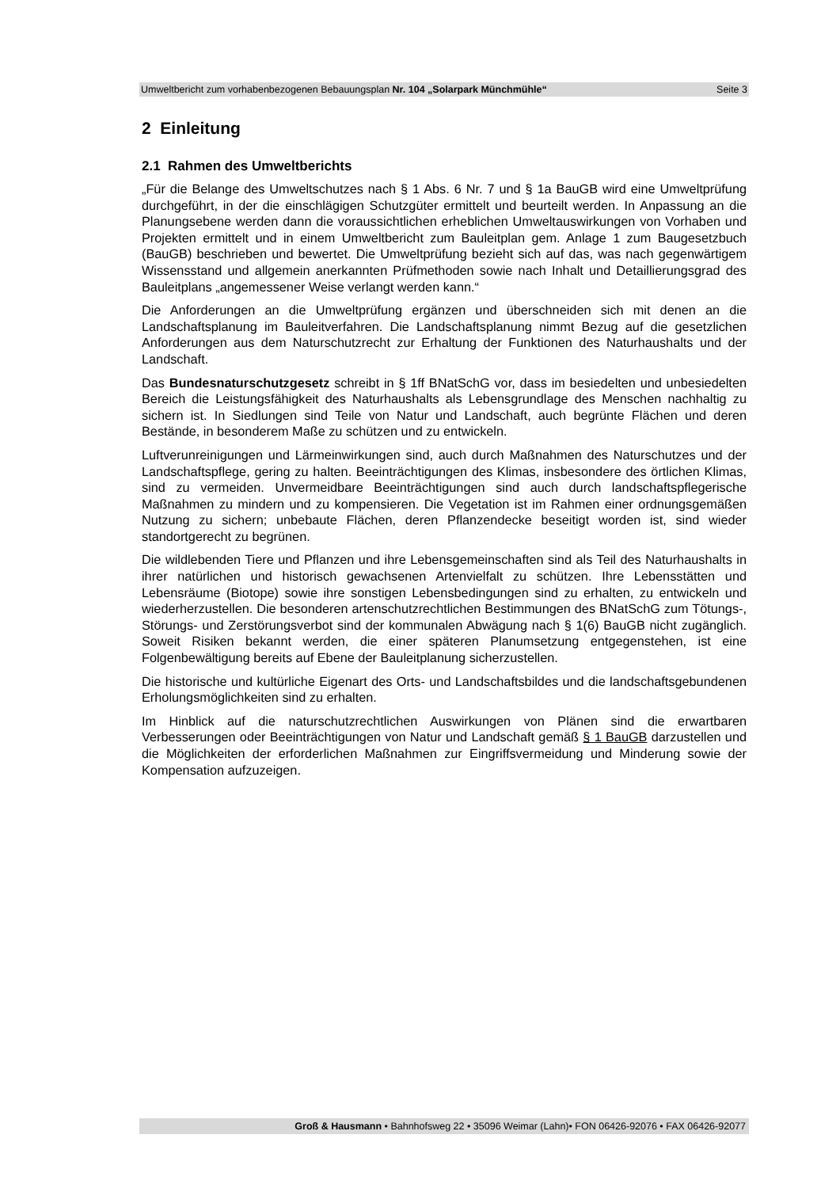Umweltbericht zum vorhabenbezogenen Bebauungsplan Nr. 104 „Solarpark Münchmühle“Seite 3
2 Einleitung
2.1 Rahmen des Umweltberichts
„Für die Belange des Umweltschutzes nach § 1 Abs. 6 Nr. 7 und § 1a BauGB wird eine Umweltprüfung durchgeführt, in der die einschlägigen Schutzgüter ermittelt und beurteilt werden. In Anpassung an die Planungsebene werden dann die voraussichtlichen erheblichen Umweltauswirkungen von Vorhaben und Projekten ermittelt und in einem Umweltbericht zum Bauleitplan gem. Anlage 1 zum Baugesetzbuch (BauGB) beschrieben und bewertet. Die Umweltprüfung bezieht sich auf das, was nach gegenwärtigem Wissensstand und allgemein anerkannten Prüfmethoden sowie nach Inhalt und Detaillierungsgrad des Bauleitplans „angemessener Weise verlangt werden kann.“
Die Anforderungen an die Umweltprüfung ergänzen und überschneiden sich mit denen an die Landschaftsplanung im Bauleitverfahren. Die Landschaftsplanung nimmt Bezug auf die gesetzlichen Anforderungen aus dem Naturschutzrecht zur Erhaltung der Funktionen des Naturhaushalts und der Landschaft.
Das Bundesnaturschutzgesetz schreibt in § 1ff BNatSchG vor, dass im besiedelten und unbesiedelten Bereich die Leistungsfähigkeit des Naturhaushalts als Lebensgrundlage des Menschen nachhaltig zu sichern ist. In Siedlungen sind Teile von Natur und Landschaft, auch begrünte Flächen und deren Bestände, in besonderem Maße zu schützen und zu entwickeln.
Luftverunreinigungen und Lärmeinwirkungen sind, auch durch Maßnahmen des Naturschutzes und der Landschaftspflege, gering zu halten. Beeinträchtigungen des Klimas, insbesondere des örtlichen Klimas, sind zu vermeiden. Unvermeidbare Beeinträchtigungen sind auch durch landschaftspflegerische Maßnahmen zu mindern und zu kompensieren. Die Vegetation ist im Rahmen einer ordnungsgemäßen Nutzung zu sichern; unbebaute Flächen, deren Pflanzendecke beseitigt worden ist, sind wieder standortgerecht zu begrünen.
Die wildlebenden Tiere und Pflanzen und ihre Lebensgemeinschaften sind als Teil des Naturhaushalts in ihrer natürlichen und historisch gewachsenen Artenvielfalt zu schützen. Ihre Lebensstätten und Lebensräume (Biotope) sowie ihre sonstigen Lebensbedingungen sind zu erhalten, zu entwickeln und wiederherzustellen. Die besonderen artenschutzrechtlichen Bestimmungen des BNatSchG zum Tötungs-, Störungs- und Zerstörungsverbot sind der kommunalen Abwägung nach § 1(6) BauGB nicht zugänglich. Soweit Risiken bekannt werden, die einer späteren Planumsetzung entgegenstehen, ist eine Folgenbewältigung bereits auf Ebene der Bauleitplanung sicherzustellen.
Die historische und kultürliche Eigenart des Orts- und Landschaftsbildes und die landschaftsgebundenen Erholungsmöglichkeiten sind zu erhalten.
Im Hinblick auf die naturschutzrechtlichen Auswirkungen von Plänen sind die erwartbaren Verbesserungen oder Beeinträchtigungen von Natur und Landschaft gemäß § 1 BauGB darzustellen und die Möglichkeiten der erforderlichen Maßnahmen zur Eingriffsvermeidung und Minderung sowie der Kompensation aufzuzeigen.
Groß & Hausmann • Bahnhofsweg 22 • 35096 Weimar (Lahn)• FON 06426-92076 • FAX 06426-92077